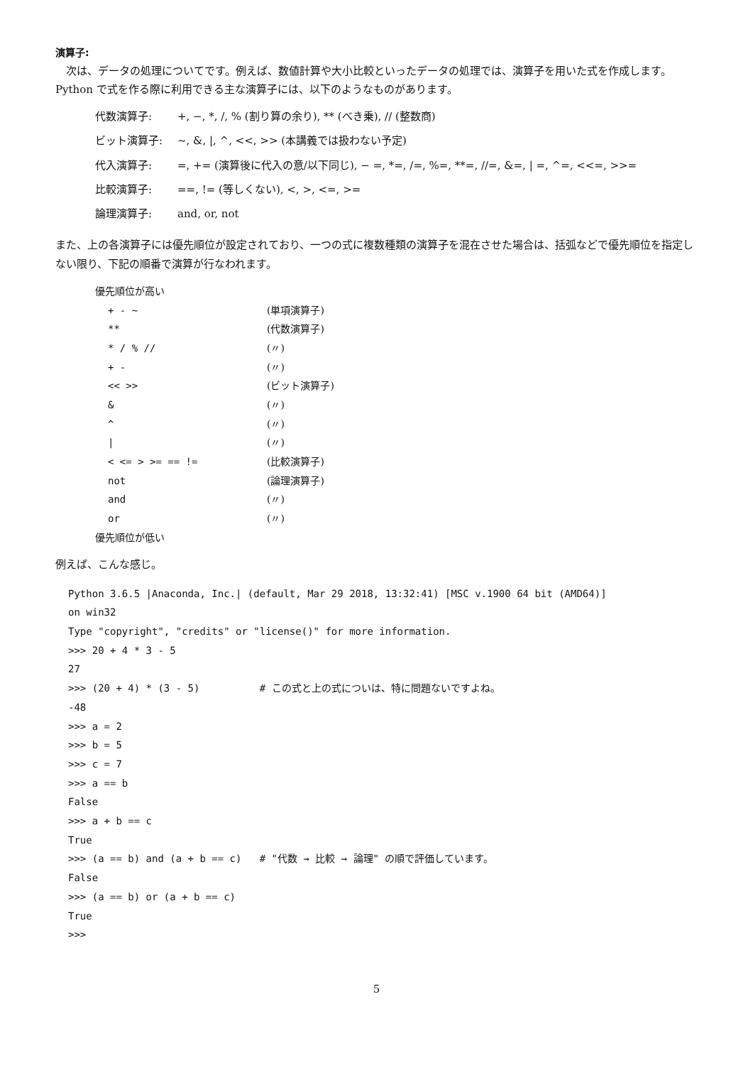演算子:
　次は、データの処理についてです。例えば、数値計算や大小比較といったデータの処理では、演算子を用いた式を作成します。Python で式を作る際に利用できる主な演算子には、以下のようなものがあります。
代数演算子: +, −, *, /, % (割り算の余り), ** (べき乗), // (整数商)
ビット演算子: ~, &, |, ^, <<, >> (本講義では扱わない予定)
代入演算子: =, += (演算後に代入の意/以下同じ), − =, *=, /=, %=, **=, //=, &=, | =, ^=, <<=, >>=
比較演算子: ==, != (等しくない), <, >, <=, >=
論理演算子: and, or, not
また、上の各演算子には優先順位が設定されており、一つの式に複数種類の演算子を混在させた場合は、括弧などで優先順位を指定しない限り、下記の順番で演算が行なわれます。
| 優先順位が高い | |
| + - ~ | (単項演算子) |
| ** | (代数演算子) |
| * / % // | (〃) |
| + - | (〃) |
| << >> | (ビット演算子) |
| & | (〃) |
| ^ | (〃) |
| / | (〃) |
| < <= > >= == != | (比較演算子) |
| not | (論理演算子) |
| and | (〃) |
| or | (〃) |
| 優先順位が低い | |
例えば、こんな感じ。
Python 3.6.5 |Anaconda, Inc.| (default, Mar 29 2018, 13:32:41) [MSC v.1900 64 bit (AMD64)]
on win32
Type "copyright", "credits" or "license()" for more information.
>>> 20 + 4 * 3 - 5
27
>>> (20 + 4) * (3 - 5)          # この式と上の式についは、特に問題ないですよね。
-48
>>> a = 2
>>> b = 5
>>> c = 7
>>> a == b
False
>>> a + b == c
True
>>> (a == b) and (a + b == c)   # "代数 → 比較 → 論理" の順で評価しています。
False
>>> (a == b) or (a + b == c)
True
>>>
5